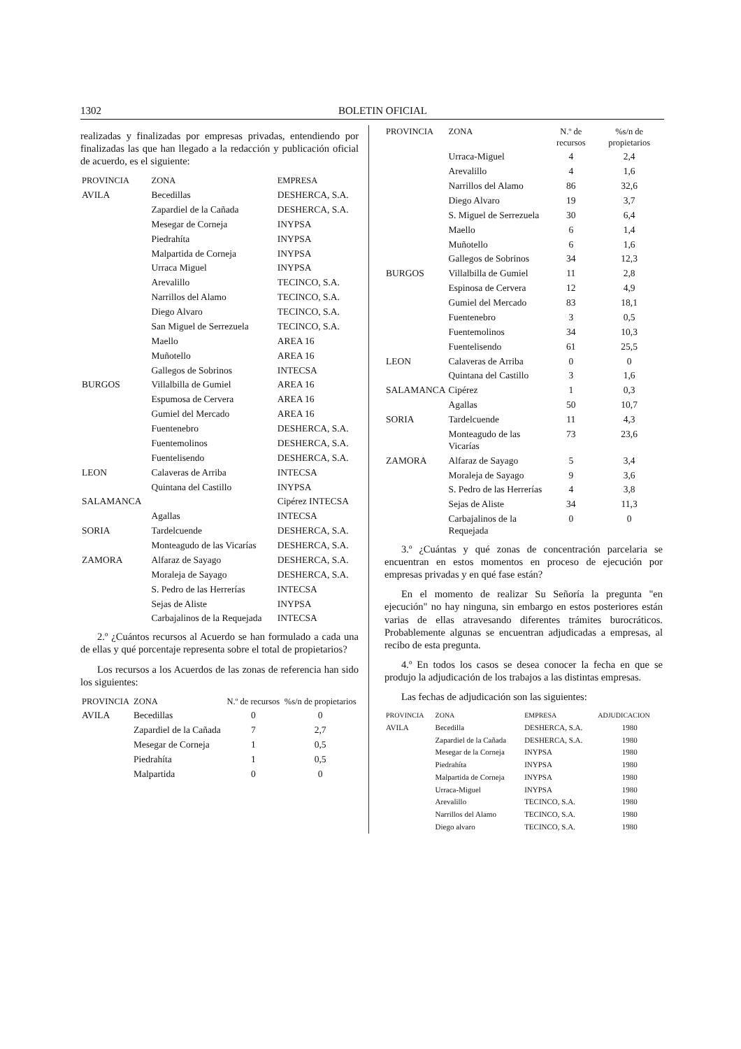1302 BOLETIN OFICIAL
realizadas y finalizadas por empresas privadas, entendiendo por finalizadas las que han llegado a la redacción y publicación oficial de acuerdo, es el siguiente:
| PROVINCIA | ZONA | EMPRESA |
| --- | --- | --- |
| AVILA | Becedillas | DESHERCA, S.A. |
| | Zapardiel de la Cañada | DESHERCA, S.A. |
| | Mesegar de Corneja | INYPSA |
| | Piedrahíta | INYPSA |
| | Malpartida de Corneja | INYPSA |
| | Urraca Miguel | INYPSA |
| | Arevalillo | TECINCO, S.A. |
| | Narrillos del Alamo | TECINCO, S.A. |
| | Diego Alvaro | TECINCO, S.A. |
| | San Miguel de Serrezuela | TECINCO, S.A. |
| | Maello | AREA 16 |
| | Muñotello | AREA 16 |
| | Gallegos de Sobrinos | INTECSA |
| BURGOS | Villalbilla de Gumiel | AREA 16 |
| | Espumosa de Cervera | AREA 16 |
| | Gumiel del Mercado | AREA 16 |
| | Fuentenebro | DESHERCA, S.A. |
| | Fuentemolinos | DESHERCA, S.A. |
| | Fuentelisendo | DESHERCA, S.A. |
| LEON | Calaveras de Arriba | INTECSA |
| | Quintana del Castillo | INYPSA |
| SALAMANCA | | Cipérez INTECSA |
| | Agallas | INTECSA |
| SORIA | Tardelcuende | DESHERCA, S.A. |
| | Monteagudo de las Vicarías | DESHERCA, S.A. |
| ZAMORA | Alfaraz de Sayago | DESHERCA, S.A. |
| | Moraleja de Sayago | DESHERCA, S.A. |
| | S. Pedro de las Herrerías | INTECSA |
| | Sejas de Aliste | INYPSA |
| | Carbajalinos de la Requejada | INTECSA |
2.º ¿Cuántos recursos al Acuerdo se han formulado a cada una de ellas y qué porcentaje representa sobre el total de propietarios?
Los recursos a los Acuerdos de las zonas de referencia han sido los siguientes:
| PROVINCIA | ZONA | N.º de recursos | %s/n de propietarios |
| --- | --- | --- | --- |
| AVILA | Becedillas | 0 | 0 |
| | Zapardiel de la Cañada | 7 | 2,7 |
| | Mesegar de Corneja | 1 | 0,5 |
| | Piedrahíta | 1 | 0,5 |
| | Malpartida | 0 | 0 |
| PROVINCIA | ZONA | N.º de recursos | %s/n de propietarios |
| --- | --- | --- | --- |
| | Urraca-Miguel | 4 | 2,4 |
| | Arevalillo | 4 | 1,6 |
| | Narrillos del Alamo | 86 | 32,6 |
| | Diego Alvaro | 19 | 3,7 |
| | S. Miguel de Serrezuela | 30 | 6,4 |
| | Maello | 6 | 1,4 |
| | Muñotello | 6 | 1,6 |
| | Gallegos de Sobrinos | 34 | 12,3 |
| BURGOS | Villalbilla de Gumiel | 11 | 2,8 |
| | Espinosa de Cervera | 12 | 4,9 |
| | Gumiel del Mercado | 83 | 18,1 |
| | Fuentenebro | 3 | 0,5 |
| | Fuentemolinos | 34 | 10,3 |
| | Fuentelisendo | 61 | 25,5 |
| LEON | Calaveras de Arriba | 0 | 0 |
| | Quintana del Castillo | 3 | 1,6 |
| SALAMANCA | Cipérez | 1 | 0,3 |
| | Agallas | 50 | 10,7 |
| SORIA | Tardelcuende | 11 | 4,3 |
| | Monteagudo de las Vicarías | 73 | 23,6 |
| ZAMORA | Alfaraz de Sayago | 5 | 3,4 |
| | Moraleja de Sayago | 9 | 3,6 |
| | S. Pedro de las Herrerías | 4 | 3,8 |
| | Sejas de Aliste | 34 | 11,3 |
| | Carbajalinos de la Requejada | 0 | 0 |
3.º ¿Cuántas y qué zonas de concentración parcelaria se encuentran en estos momentos en proceso de ejecución por empresas privadas y en qué fase están?
En el momento de realizar Su Señoría la pregunta "en ejecución" no hay ninguna, sin embargo en estos posteriores están varias de ellas atravesando diferentes trámites burocráticos. Probablemente algunas se encuentran adjudicadas a empresas, al recibo de esta pregunta.
4.º En todos los casos se desea conocer la fecha en que se produjo la adjudicación de los trabajos a las distintas empresas.
Las fechas de adjudicación son las siguientes:
| PROVINCIA | ZONA | EMPRESA | ADJUDICACION |
| --- | --- | --- | --- |
| AVILA | Becedilla | DESHERCA, S.A. | 1980 |
| | Zapardiel de la Cañada | DESHERCA, S.A. | 1980 |
| | Mesegar de la Corneja | INYPSA | 1980 |
| | Piedrahíta | INYPSA | 1980 |
| | Malpartida de Corneja | INYPSA | 1980 |
| | Urraca-Miguel | INYPSA | 1980 |
| | Arevalillo | TECINCO, S.A. | 1980 |
| | Narrillos del Alamo | TECINCO, S.A. | 1980 |
| | Diego alvaro | TECINCO, S.A. | 1980 |